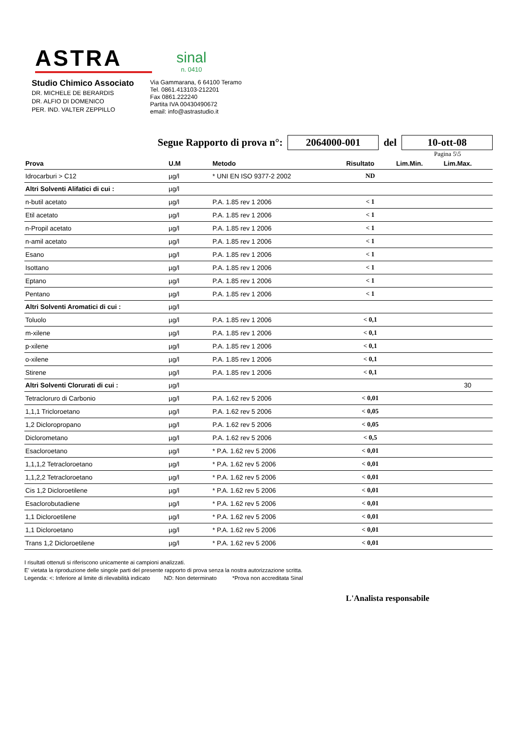ASTRA
sinal
n. 0410
Studio Chimico Associato
DR. MICHELE DE BERARDIS
DR. ALFIO DI DOMENICO
PER. IND. VALTER ZEPPILLO
Via Gammarana, 6 64100 Teramo
Tel. 0861.413103-212201
Fax 0861.222240
Partita IVA 00430490672
email: info@astrastudio.it
Segue Rapporto di prova n°: 2064000-001 del 10-ott-08
Pagina 5\5
| Prova | U.M | Metodo | Risultato | Lim.Min. | Lim.Max. |
| --- | --- | --- | --- | --- | --- |
| Idrocarburi > C12 | µg/l | * UNI EN ISO 9377-2 2002 | ND | | |
| Altri Solventi Alifatici di cui : | µg/l | | | | |
| n-butil acetato | µg/l | P.A. 1.85 rev 1 2006 | < 1 | | |
| Etil acetato | µg/l | P.A. 1.85 rev 1 2006 | < 1 | | |
| n-Propil acetato | µg/l | P.A. 1.85 rev 1 2006 | < 1 | | |
| n-amil acetato | µg/l | P.A. 1.85 rev 1 2006 | < 1 | | |
| Esano | µg/l | P.A. 1.85 rev 1 2006 | < 1 | | |
| Isottano | µg/l | P.A. 1.85 rev 1 2006 | < 1 | | |
| Eptano | µg/l | P.A. 1.85 rev 1 2006 | < 1 | | |
| Pentano | µg/l | P.A. 1.85 rev 1 2006 | < 1 | | |
| Altri Solventi Aromatici di cui : | µg/l | | | | |
| Toluolo | µg/l | P.A. 1.85 rev 1 2006 | < 0,1 | | |
| m-xilene | µg/l | P.A. 1.85 rev 1 2006 | < 0,1 | | |
| p-xilene | µg/l | P.A. 1.85 rev 1 2006 | < 0,1 | | |
| o-xilene | µg/l | P.A. 1.85 rev 1 2006 | < 0,1 | | |
| Stirene | µg/l | P.A. 1.85 rev 1 2006 | < 0,1 | | |
| Altri Solventi Clorurati di cui : | µg/l | | | | 30 |
| Tetracloruro di Carbonio | µg/l | P.A. 1.62 rev 5 2006 | < 0,01 | | |
| 1,1,1 Tricloroetano | µg/l | P.A. 1.62 rev 5 2006 | < 0,05 | | |
| 1,2 Dicloropropano | µg/l | P.A. 1.62 rev 5 2006 | < 0,05 | | |
| Diclorometano | µg/l | P.A. 1.62 rev 5 2006 | < 0,5 | | |
| Esacloroetano | µg/l | * P.A. 1.62 rev 5 2006 | < 0,01 | | |
| 1,1,1,2 Tetracloroetano | µg/l | * P.A. 1.62 rev 5 2006 | < 0,01 | | |
| 1,1,2,2 Tetracloroetano | µg/l | * P.A. 1.62 rev 5 2006 | < 0,01 | | |
| Cis 1,2 Dicloroetilene | µg/l | * P.A. 1.62 rev 5 2006 | < 0,01 | | |
| Esaclorobutadiene | µg/l | * P.A. 1.62 rev 5 2006 | < 0,01 | | |
| 1,1 Dicloroetilene | µg/l | * P.A. 1.62 rev 5 2006 | < 0,01 | | |
| 1,1 Dicloroetano | µg/l | * P.A. 1.62 rev 5 2006 | < 0,01 | | |
| Trans 1,2 Dicloroetilene | µg/l | * P.A. 1.62 rev 5 2006 | < 0,01 | | |
I risultati ottenuti si riferiscono unicamente ai campioni analizzati.
E' vietata la riproduzione delle singole parti del presente rapporto di prova senza la nostra autorizzazione scritta.
Legenda: <: Inferiore al limite di rilevabilità indicato ND: Non determinato *Prova non accreditata Sinal
L'Analista responsabile